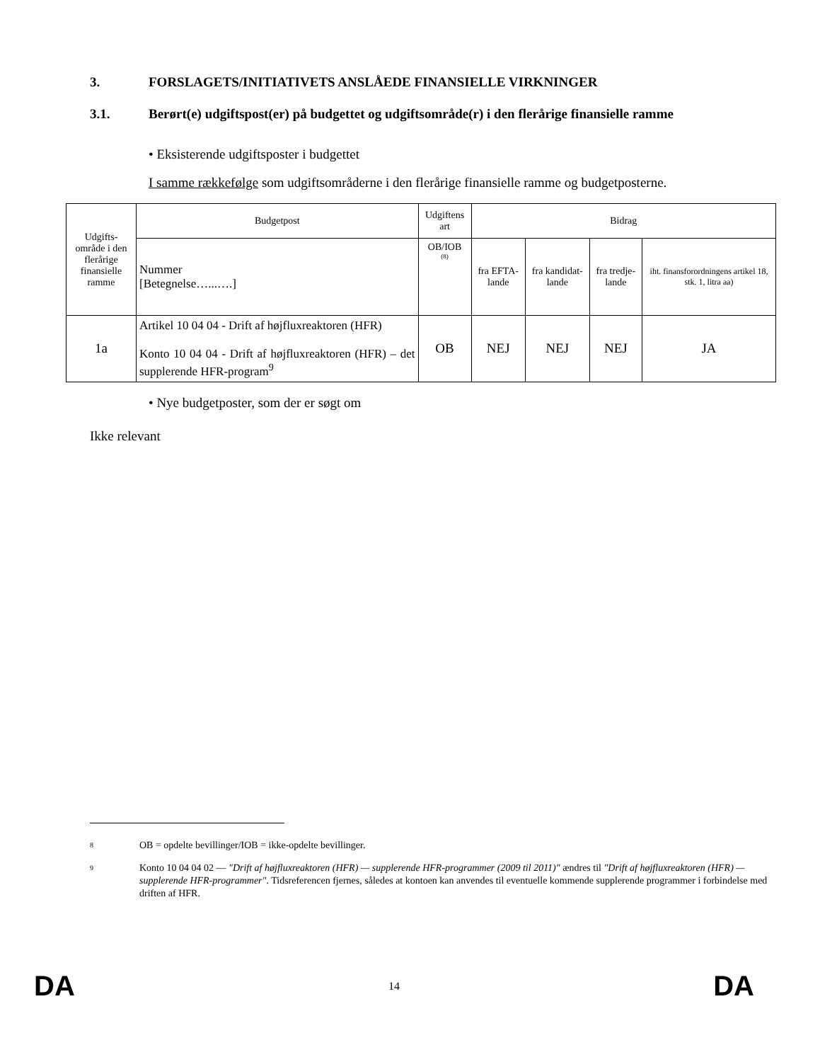3. FORSLAGETS/INITIATIVETS ANSLÅEDE FINANSIELLE VIRKNINGER
3.1. Berørt(e) udgiftspost(er) på budgettet og udgiftsområde(r) i den flerårige finansielle ramme
• Eksisterende udgiftsposter i budgettet
I samme rækkefølge som udgiftsområderne i den flerårige finansielle ramme og budgetposterne.
| Udgifts- område i den flerårige finansielle ramme | Budgetpost | Udgiftens art | Bidrag | | | |
| --- | --- | --- | --- | --- | --- | --- |
| | Nummer [Betegnelse…...….] | OB/IOB <sup>(8)</sup> | fra EFTA-lande | fra kandidat-lande | fra tredje-lande | iht. finansforordningens artikel 18, stk. 1, litra aa) |
| 1a | Artikel 10 04 04 - Drift af højfluxreaktoren (HFR) Konto 10 04 04 - Drift af højfluxreaktoren (HFR) – det supplerende HFR-program<sup>9</sup> | OB | NEJ | NEJ | NEJ | JA |
• Nye budgetposter, som der er søgt om
Ikke relevant
8
OB = opdelte bevillinger/IOB = ikke-opdelte bevillinger.
9
Konto 10 04 04 02 — "Drift af højfluxreaktoren (HFR) — supplerende HFR-programmer (2009 til 2011)" ændres til "Drift af højfluxreaktoren (HFR) — supplerende HFR-programmer". Tidsreferencen fjernes, således at kontoen kan anvendes til eventuelle kommende supplerende programmer i forbindelse med driften af HFR.
DA 14 DA